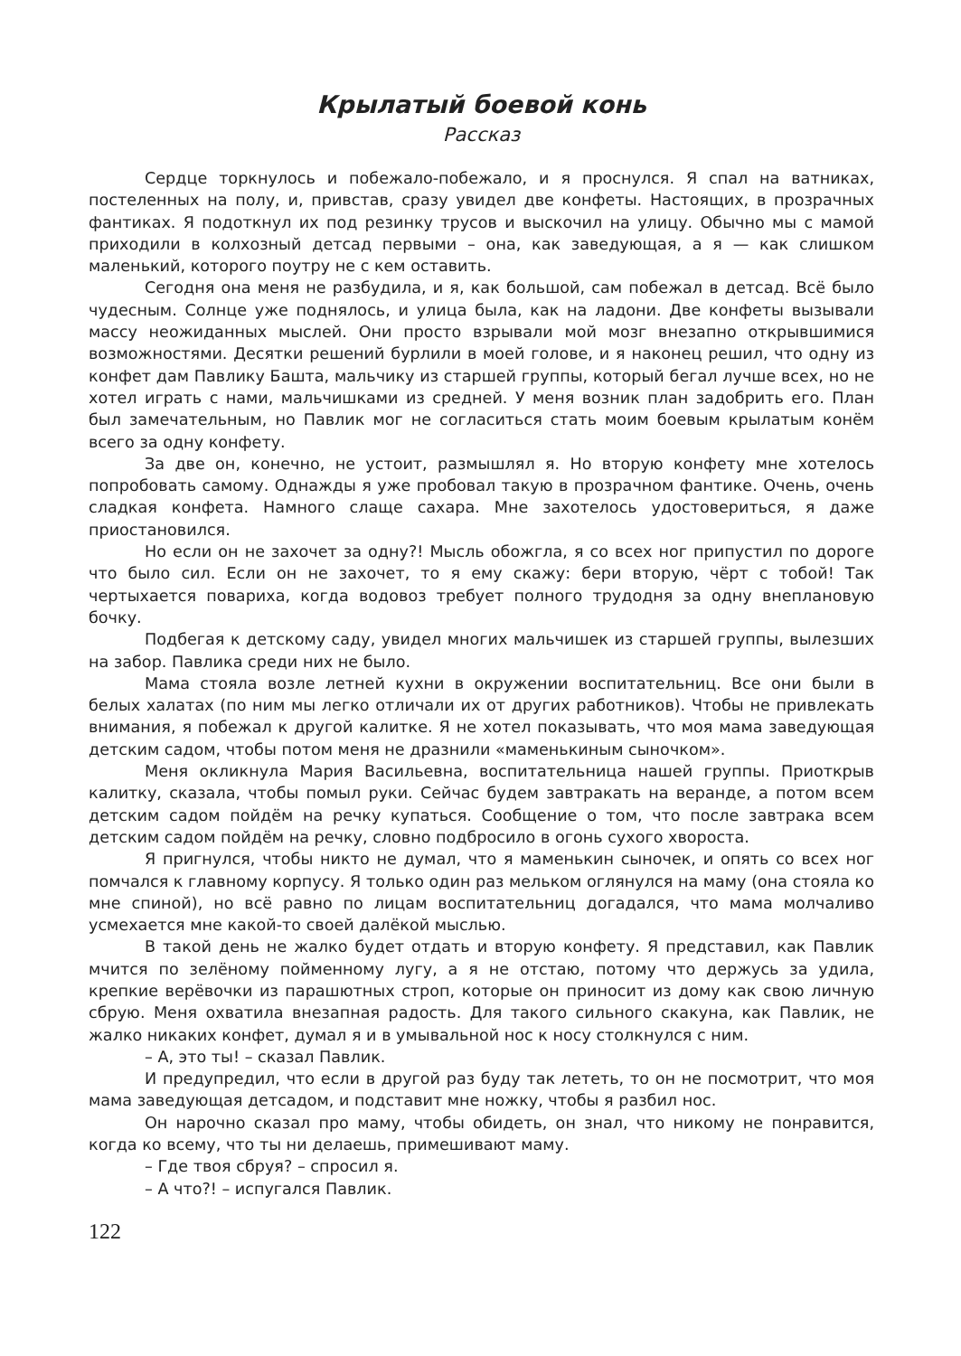Крылатый боевой конь
Рассказ
Сердце торкнулось и побежало-побежало, и я проснулся. Я спал на ватниках, постеленных на полу, и, привстав, сразу увидел две конфеты. Настоящих, в прозрачных фантиках. Я подоткнул их под резинку трусов и выскочил на улицу. Обычно мы с мамой приходили в колхозный детсад первыми – она, как заведующая, а я — как слишком маленький, которого поутру не с кем оставить.
Сегодня она меня не разбудила, и я, как большой, сам побежал в детсад. Всё было чудесным. Солнце уже поднялось, и улица была, как на ладони. Две конфеты вызывали массу неожиданных мыслей. Они просто взрывали мой мозг внезапно открывшимися возможностями. Десятки решений бурлили в моей голове, и я наконец решил, что одну из конфет дам Павлику Башта, мальчику из старшей группы, который бегал лучше всех, но не хотел играть с нами, мальчишками из средней. У меня возник план задобрить его. План был замечательным, но Павлик мог не согласиться стать моим боевым крылатым конём всего за одну конфету.
За две он, конечно, не устоит, размышлял я. Но вторую конфету мне хотелось попробовать самому. Однажды я уже пробовал такую в прозрачном фантике. Очень, очень сладкая конфета. Намного слаще сахара. Мне захотелось удостовериться, я даже приостановился.
Но если он не захочет за одну?! Мысль обожгла, я со всех ног припустил по дороге что было сил. Если он не захочет, то я ему скажу: бери вторую, чёрт с тобой! Так чертыхается повариха, когда водовоз требует полного трудодня за одну внеплановую бочку.
Подбегая к детскому саду, увидел многих мальчишек из старшей группы, вылезших на забор. Павлика среди них не было.
Мама стояла возле летней кухни в окружении воспитательниц. Все они были в белых халатах (по ним мы легко отличали их от других работников). Чтобы не привлекать внимания, я побежал к другой калитке. Я не хотел показывать, что моя мама заведующая детским садом, чтобы потом меня не дразнили «маменькиным сыночком».
Меня окликнула Мария Васильевна, воспитательница нашей группы. Приоткрыв калитку, сказала, чтобы помыл руки. Сейчас будем завтракать на веранде, а потом всем детским садом пойдём на речку купаться. Сообщение о том, что после завтрака всем детским садом пойдём на речку, словно подбросило в огонь сухого хвороста.
Я пригнулся, чтобы никто не думал, что я маменькин сыночек, и опять со всех ног помчался к главному корпусу. Я только один раз мельком оглянулся на маму (она стояла ко мне спиной), но всё равно по лицам воспитательниц догадался, что мама молчаливо усмехается мне какой-то своей далёкой мыслью.
В такой день не жалко будет отдать и вторую конфету. Я представил, как Павлик мчится по зелёному пойменному лугу, а я не отстаю, потому что держусь за удила, крепкие верёвочки из парашютных строп, которые он приносит из дому как свою личную сбрую. Меня охватила внезапная радость. Для такого сильного скакуна, как Павлик, не жалко никаких конфет, думал я и в умывальной нос к носу столкнулся с ним.
– А, это ты! – сказал Павлик.
И предупредил, что если в другой раз буду так лететь, то он не посмотрит, что моя мама заведующая детсадом, и подставит мне ножку, чтобы я разбил нос.
Он нарочно сказал про маму, чтобы обидеть, он знал, что никому не понравится, когда ко всему, что ты ни делаешь, примешивают маму.
– Где твоя сбруя? – спросил я.
– А что?! – испугался Павлик.
122